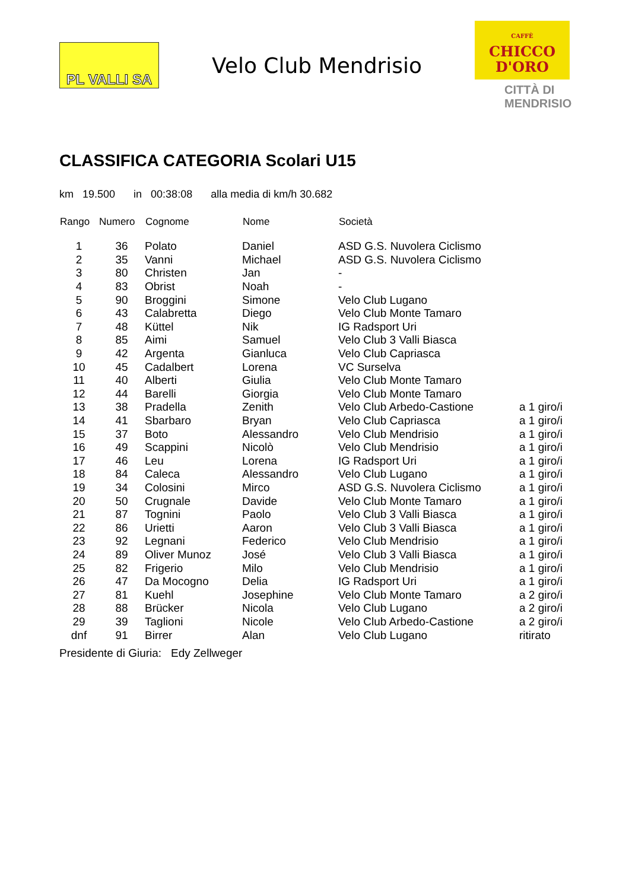PL VALLI SA
Velo Club Mendrisio
CAFFÈ
CHICCO
D'ORO
CITTÀ DI
MENDRISIO
CLASSIFICA CATEGORIA Scolari U15
km 19.500 in 00:38:08 alla media di km/h 30.682
| Rango | Numero | Cognome | Nome | Società | |
| --- | --- | --- | --- | --- | --- |
| 1 | 36 | Polato | Daniel | ASD G.S. Nuvolera Ciclismo | |
| 2 | 35 | Vanni | Michael | ASD G.S. Nuvolera Ciclismo | |
| 3 | 80 | Christen | Jan | - | |
| 4 | 83 | Obrist | Noah | - | |
| 5 | 90 | Broggini | Simone | Velo Club Lugano | |
| 6 | 43 | Calabretta | Diego | Velo Club Monte Tamaro | |
| 7 | 48 | Küttel | Nik | IG Radsport Uri | |
| 8 | 85 | Aimi | Samuel | Velo Club 3 Valli Biasca | |
| 9 | 42 | Argenta | Gianluca | Velo Club Capriasca | |
| 10 | 45 | Cadalbert | Lorena | VC Surselva | |
| 11 | 40 | Alberti | Giulia | Velo Club Monte Tamaro | |
| 12 | 44 | Barelli | Giorgia | Velo Club Monte Tamaro | |
| 13 | 38 | Pradella | Zenith | Velo Club Arbedo-Castione | a 1 giro/i |
| 14 | 41 | Sbarbaro | Bryan | Velo Club Capriasca | a 1 giro/i |
| 15 | 37 | Boto | Alessandro | Velo Club Mendrisio | a 1 giro/i |
| 16 | 49 | Scappini | Nicolò | Velo Club Mendrisio | a 1 giro/i |
| 17 | 46 | Leu | Lorena | IG Radsport Uri | a 1 giro/i |
| 18 | 84 | Caleca | Alessandro | Velo Club Lugano | a 1 giro/i |
| 19 | 34 | Colosini | Mirco | ASD G.S. Nuvolera Ciclismo | a 1 giro/i |
| 20 | 50 | Crugnale | Davide | Velo Club Monte Tamaro | a 1 giro/i |
| 21 | 87 | Tognini | Paolo | Velo Club 3 Valli Biasca | a 1 giro/i |
| 22 | 86 | Urietti | Aaron | Velo Club 3 Valli Biasca | a 1 giro/i |
| 23 | 92 | Legnani | Federico | Velo Club Mendrisio | a 1 giro/i |
| 24 | 89 | Oliver Munoz | José | Velo Club 3 Valli Biasca | a 1 giro/i |
| 25 | 82 | Frigerio | Milo | Velo Club Mendrisio | a 1 giro/i |
| 26 | 47 | Da Mocogno | Delia | IG Radsport Uri | a 1 giro/i |
| 27 | 81 | Kuehl | Josephine | Velo Club Monte Tamaro | a 2 giro/i |
| 28 | 88 | Brücker | Nicola | Velo Club Lugano | a 2 giro/i |
| 29 | 39 | Taglioni | Nicole | Velo Club Arbedo-Castione | a 2 giro/i |
| dnf | 91 | Birrer | Alan | Velo Club Lugano | ritirato |
Presidente di Giuria: Edy Zellweger